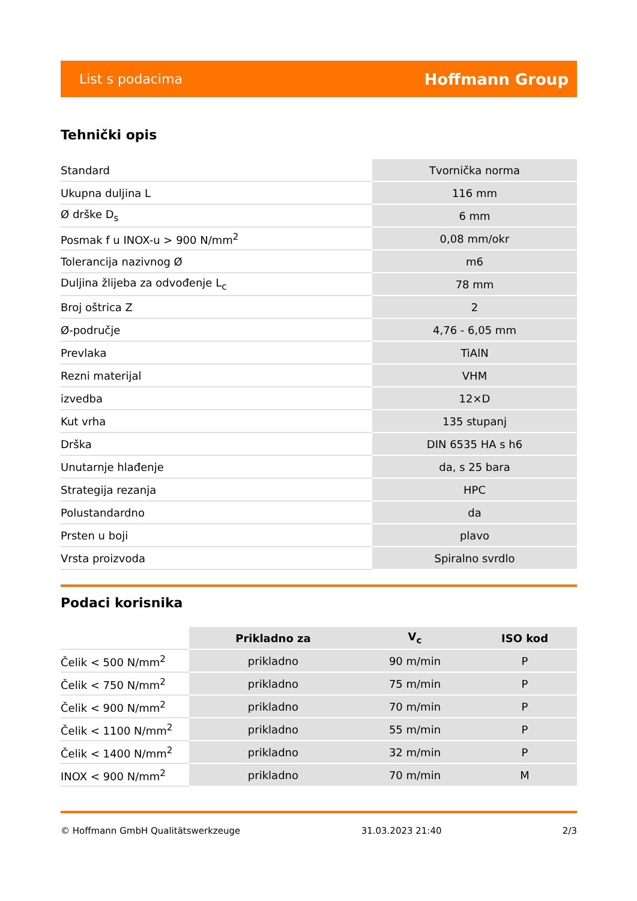List s podacima Hoffmann Group
Tehnički opis
| Standard | Tvornička norma |
| Ukupna duljina L | 116 mm |
| Ø drške D<sub>s</sub> | 6 mm |
| Posmak f u INOX-u > 900 N/mm<sup>2</sup> | 0,08 mm/okr |
| Tolerancija nazivnog Ø | m6 |
| Duljina žlijeba za odvođenje L<sub>c</sub> | 78 mm |
| Broj oštrica Z | 2 |
| Ø-područje | 4,76 - 6,05 mm |
| Prevlaka | TiAlN |
| Rezni materijal | VHM |
| izvedba | 12×D |
| Kut vrha | 135 stupanj |
| Drška | DIN 6535 HA s h6 |
| Unutarnje hlađenje | da, s 25 bara |
| Strategija rezanja | HPC |
| Polustandardno | da |
| Prsten u boji | plavo |
| Vrsta proizvoda | Spiralno svrdlo |
Podaci korisnika
| | Prikladno za | V<sub>c</sub> | ISO kod |
| Čelik < 500 N/mm<sup>2</sup> | prikladno | 90 m/min | P |
| Čelik < 750 N/mm<sup>2</sup> | prikladno | 75 m/min | P |
| Čelik < 900 N/mm<sup>2</sup> | prikladno | 70 m/min | P |
| Čelik < 1100 N/mm<sup>2</sup> | prikladno | 55 m/min | P |
| Čelik < 1400 N/mm<sup>2</sup> | prikladno | 32 m/min | P |
| INOX < 900 N/mm<sup>2</sup> | prikladno | 70 m/min | M |
© Hoffmann GmbH Qualitätswerkzeuge 31.03.2023 21:40 2/3